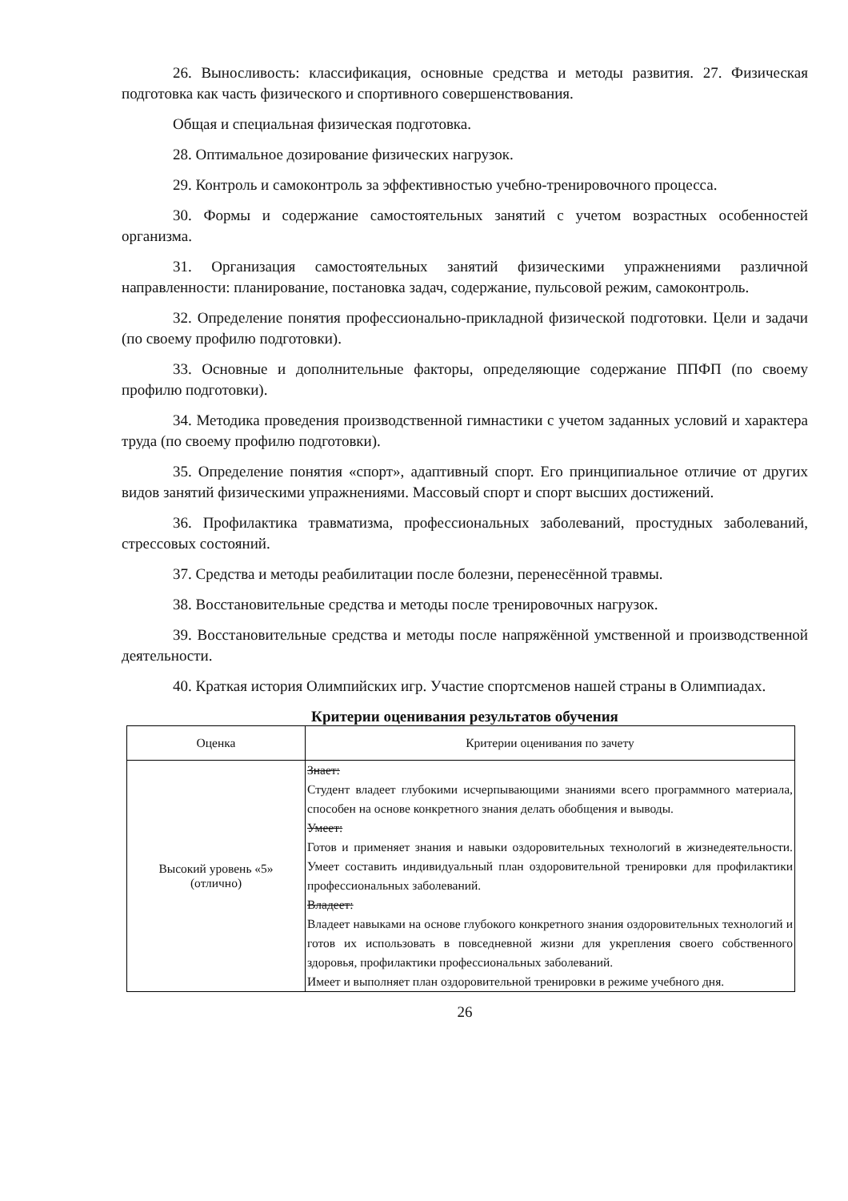26. Выносливость: классификация, основные средства и методы развития. 27. Физическая подготовка как часть физического и спортивного совершенствования.
Общая и специальная физическая подготовка.
28. Оптимальное дозирование физических нагрузок.
29. Контроль и самоконтроль за эффективностью учебно-тренировочного процесса.
30. Формы и содержание самостоятельных занятий с учетом возрастных особенностей организма.
31. Организация самостоятельных занятий физическими упражнениями различной направленности: планирование, постановка задач, содержание, пульсовой режим, самоконтроль.
32. Определение понятия профессионально-прикладной физической подготовки. Цели и задачи (по своему профилю подготовки).
33. Основные и дополнительные факторы, определяющие содержание ППФП (по своему профилю подготовки).
34. Методика проведения производственной гимнастики с учетом заданных условий и характера труда (по своему профилю подготовки).
35. Определение понятия «спорт», адаптивный спорт. Его принципиальное отличие от других видов занятий физическими упражнениями. Массовый спорт и спорт высших достижений.
36. Профилактика травматизма, профессиональных заболеваний, простудных заболеваний, стрессовых состояний.
37. Средства и методы реабилитации после болезни, перенесённой травмы.
38. Восстановительные средства и методы после тренировочных нагрузок.
39. Восстановительные средства и методы после напряжённой умственной и производственной деятельности.
40. Краткая история Олимпийских игр. Участие спортсменов нашей страны в Олимпиадах.
Критерии оценивания результатов обучения
| Оценка | Критерии оценивания по зачету |
| --- | --- |
| Высокий уровень «5» (отлично) | Знает: Студент владеет глубокими исчерпывающими знаниями всего программного материала, способен на основе конкретного знания делать обобщения и выводы. Умеет: Готов и применяет знания и навыки оздоровительных технологий в жизнедеятельности. Умеет составить индивидуальный план оздоровительной тренировки для профилактики профессиональных заболеваний. Владеет: Владеет навыками на основе глубокого конкретного знания оздоровительных технологий и готов их использовать в повседневной жизни для укрепления своего собственного здоровья, профилактики профессиональных заболеваний. Имеет и выполняет план оздоровительной тренировки в режиме учебного дня. |
26